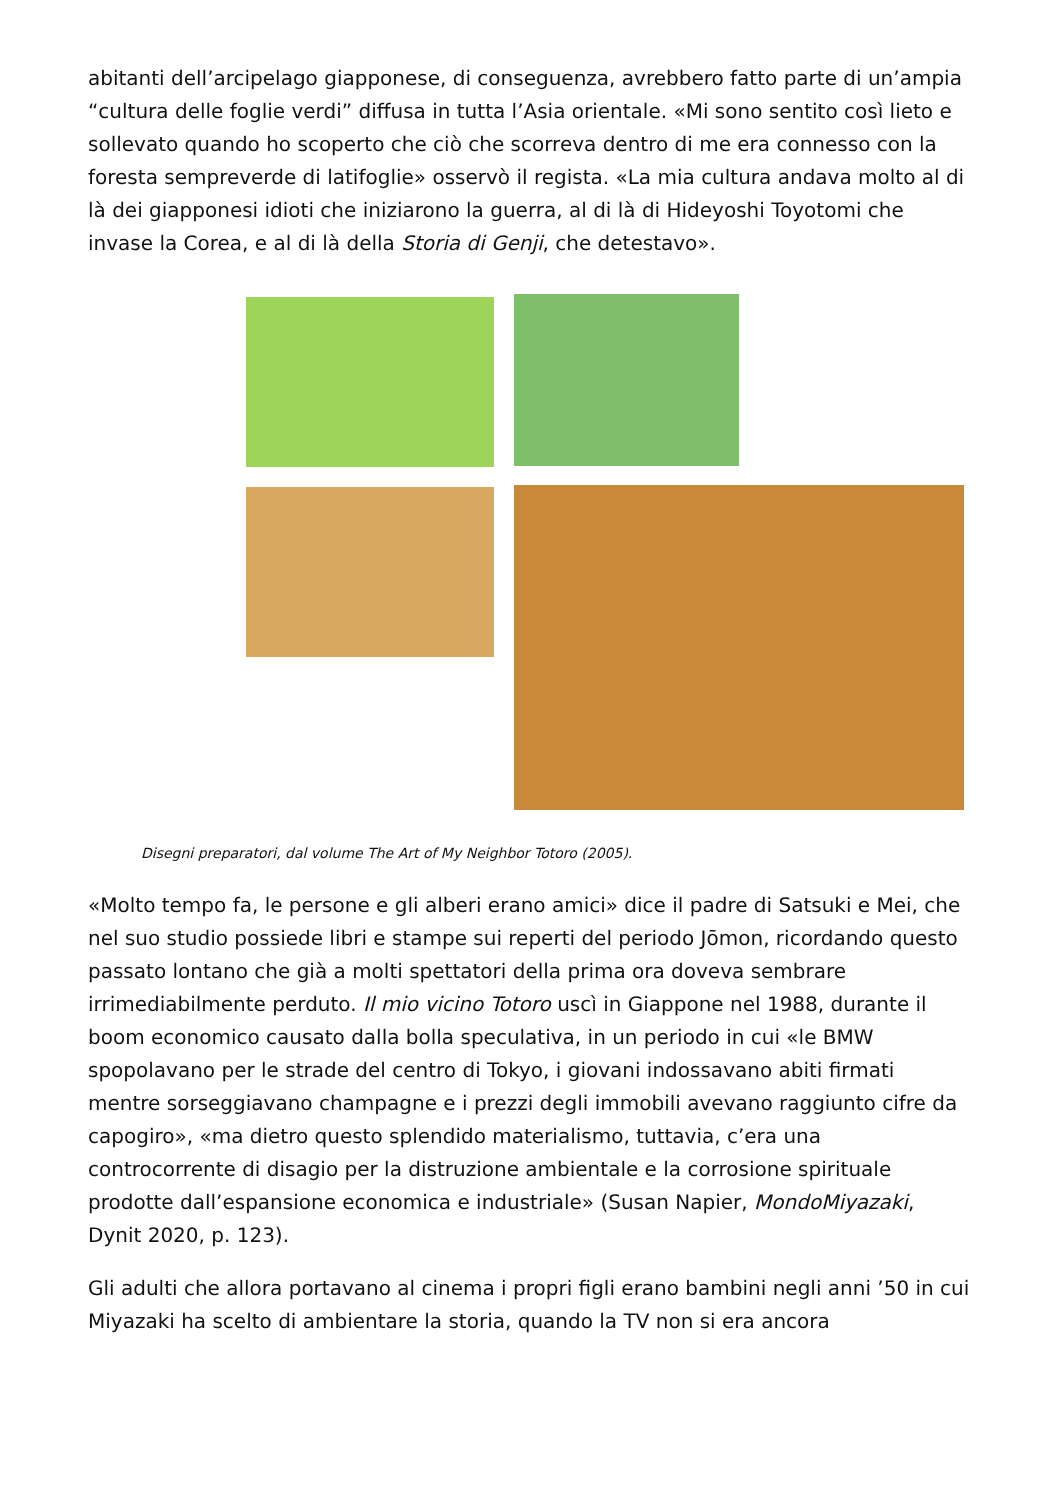abitanti dell’arcipelago giapponese, di conseguenza, avrebbero fatto parte di un’ampia “cultura delle foglie verdi” diffusa in tutta l’Asia orientale. «Mi sono sentito così lieto e sollevato quando ho scoperto che ciò che scorreva dentro di me era connesso con la foresta sempreverde di latifoglie» osservò il regista. «La mia cultura andava molto al di là dei giapponesi idioti che iniziarono la guerra, al di là di Hideyoshi Toyotomi che invase la Corea, e al di là della Storia di Genji, che detestavo».
Disegni preparatori, dal volume The Art of My Neighbor Totoro (2005).
«Molto tempo fa, le persone e gli alberi erano amici» dice il padre di Satsuki e Mei, che nel suo studio possiede libri e stampe sui reperti del periodo Jōmon, ricordando questo passato lontano che già a molti spettatori della prima ora doveva sembrare irrimediabilmente perduto. Il mio vicino Totoro uscì in Giappone nel 1988, durante il boom economico causato dalla bolla speculativa, in un periodo in cui «le BMW spopolavano per le strade del centro di Tokyo, i giovani indossavano abiti firmati mentre sorseggiavano champagne e i prezzi degli immobili avevano raggiunto cifre da capogiro», «ma dietro questo splendido materialismo, tuttavia, c’era una controcorrente di disagio per la distruzione ambientale e la corrosione spirituale prodotte dall’espansione economica e industriale» (Susan Napier, MondoMiyazaki, Dynit 2020, p. 123).
Gli adulti che allora portavano al cinema i propri figli erano bambini negli anni ’50 in cui Miyazaki ha scelto di ambientare la storia, quando la TV non si era ancora